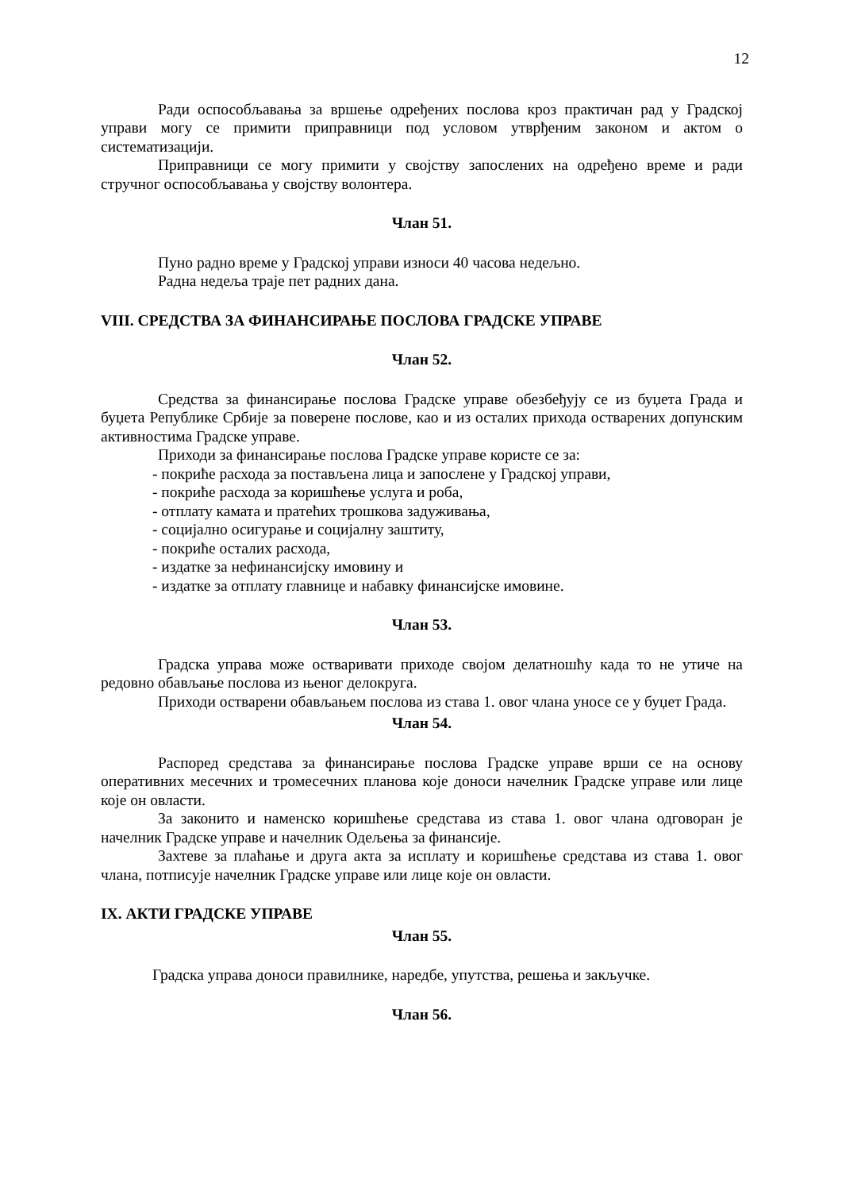12
Ради оспособљавања за вршење одређених послова кроз практичан рад у Градској управи могу се примити приправници под условом утврђеним законом и актом о систематизацији.
Приправници се могу примити у својству запослених на одређено време и ради стручног оспособљавања у својству волонтера.
Члан 51.
Пуно радно време у Градској управи износи 40 часова недељно.
Радна недеља траје пет радних дана.
VIII. СРЕДСТВА ЗА ФИНАНСИРАЊЕ ПОСЛОВА ГРАДСКЕ УПРАВЕ
Члан 52.
Средства за финансирање послова Градске управе обезбеђују се из буџета Града и буџета Републике Србије за поверене послове, као и из осталих прихода остварених допунским активностима Градске управе.
Приходи за финансирање послова Градске управе користе се за:
- покриће расхода за постављена лица и запослене у Градској управи,
- покриће расхода за коришћење услуга и роба,
- отплату камата и пратећих трошкова задуживања,
- социјално осигурање и социјалну заштиту,
- покриће осталих расхода,
- издатке за нефинансијску имовину и
- издатке за отплату главнице и набавку финансијске имовине.
Члан 53.
Градска управа може остваривати приходе својом делатношћу када то не утиче на редовно обављање послова из њеног делокруга.
Приходи остварени обављањем послова из става 1. овог члана уносе се у буџет Града.
Члан 54.
Распоред средстава за финансирање послова Градске управе врши се на основу оперативних месечних и тромесечних планова које доноси начелник Градске управе или лице које он овласти.
За законито и наменско коришћење средстава из става 1. овог члана одговоран је начелник Градске управе и начелник Одељења за финансије.
Захтеве за плаћање и друга акта за исплату и коришћење средстава из става 1. овог члана, потписује начелник Градске управе или лице које он овласти.
IX. АКТИ ГРАДСКЕ УПРАВЕ
Члан 55.
Градска управа доноси правилнике, наредбе, упутства, решења и закључке.
Члан 56.